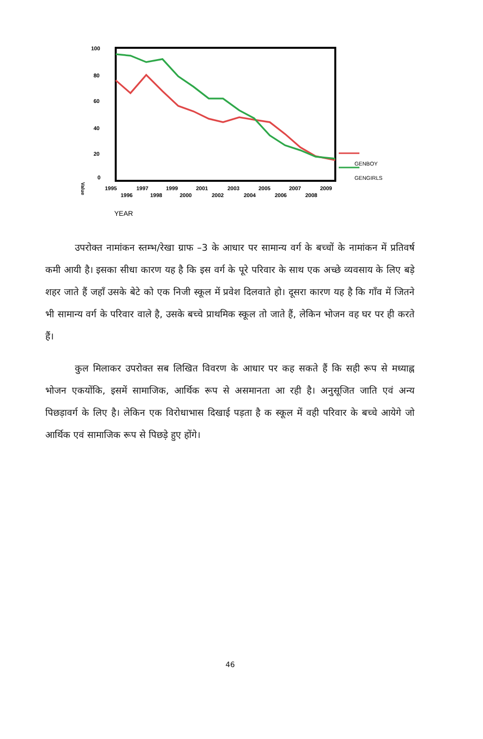100
80
60
40
20
0
Value
GENBOY
GENGIRLS
1995
1997
1999
2001
2003
2005
2007
2009
1996
1998
2000
2002
2004
2006
2008
YEAR
उपरोक्त नामांकन स्तम्भ/रेखा ग्राफ –3 के आधार पर सामान्य वर्ग के बच्चों के नामांकन में प्रतिवर्ष कमी आयी है। इसका सीधा कारण यह है कि इस वर्ग के पूरे परिवार के साथ एक अच्छे व्यवसाय के लिए बड़े शहर जाते हैं जहाँ उसके बेटे को एक निजी स्कूल में प्रवेश दिलवाते हो। दूसरा कारण यह है कि गाँव में जितने भी सामान्य वर्ग के परिवार वाले है, उसके बच्चे प्राथमिक स्कूल तो जाते हैं, लेकिन भोजन वह घर पर ही करते हैं।
कुल मिलाकर उपरोक्त सब लिखित विवरण के आधार पर कह सकते हैं कि सही रूप से मध्याह्न भोजन एकयोंकि, इसमें सामाजिक, आर्थिक रूप से असमानता आ रही है। अनुसूजित जाति एवं अन्य पिछड़ावर्ग के लिए है। लेकिन एक विरोधाभास दिखाई पड़ता है क स्कूल में वही परिवार के बच्चे आयेगे जो आर्थिक एवं सामाजिक रूप से पिछड़े हुए होंगे।
46